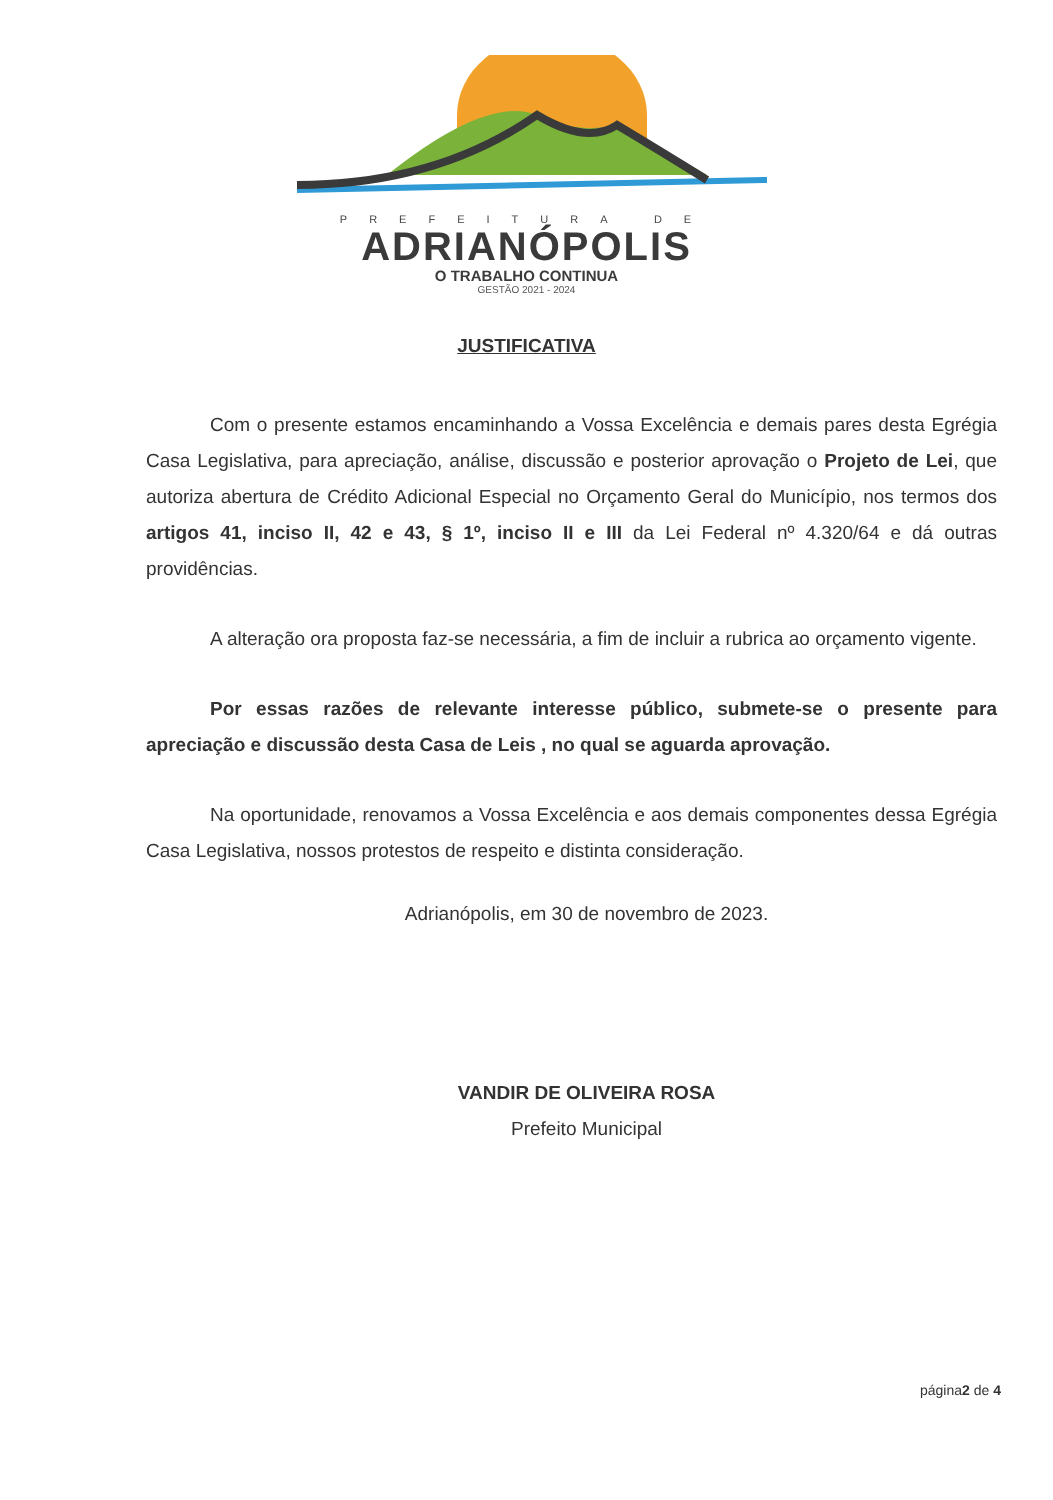PREFEITURA DE
ADRIANÓPOLIS
O TRABALHO CONTINUA
GESTÃO 2021 - 2024
JUSTIFICATIVA
Com o presente estamos encaminhando a Vossa Excelência e demais pares desta Egrégia Casa Legislativa, para apreciação, análise, discussão e posterior aprovação o Projeto de Lei, que autoriza abertura de Crédito Adicional Especial no Orçamento Geral do Município, nos termos dos artigos 41, inciso II, 42 e 43, § 1º, inciso II e III da Lei Federal nº 4.320/64 e dá outras providências.
A alteração ora proposta faz-se necessária, a fim de incluir a rubrica ao orçamento vigente.
Por essas razões de relevante interesse público, submete-se o presente para apreciação e discussão desta Casa de Leis , no qual se aguarda aprovação.
Na oportunidade, renovamos a Vossa Excelência e aos demais componentes dessa Egrégia Casa Legislativa, nossos protestos de respeito e distinta consideração.
Adrianópolis, em 30 de novembro de 2023.
VANDIR DE OLIVEIRA ROSA
Prefeito Municipal
página2 de 4